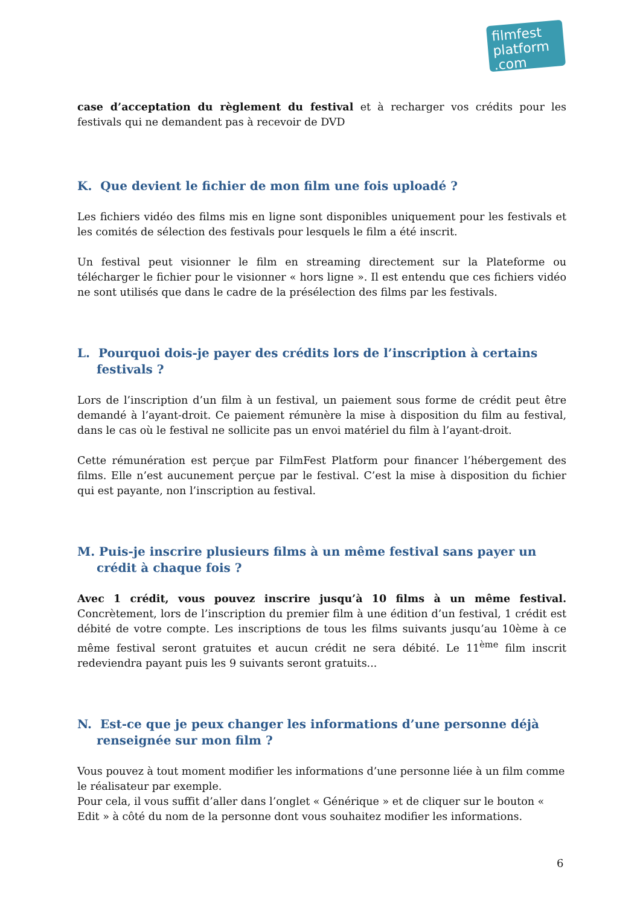filmfest
platform .com
case d’acceptation du règlement du festival et à recharger vos crédits pour les festivals qui ne demandent pas à recevoir de DVD
K. Que devient le fichier de mon film une fois uploadé ?
Les fichiers vidéo des films mis en ligne sont disponibles uniquement pour les festivals et les comités de sélection des festivals pour lesquels le film a été inscrit.
Un festival peut visionner le film en streaming directement sur la Plateforme ou télécharger le fichier pour le visionner « hors ligne ». Il est entendu que ces fichiers vidéo ne sont utilisés que dans le cadre de la présélection des films par les festivals.
L. Pourquoi dois-je payer des crédits lors de l’inscription à certains festivals ?
Lors de l’inscription d’un film à un festival, un paiement sous forme de crédit peut être demandé à l’ayant-droit. Ce paiement rémunère la mise à disposition du film au festival, dans le cas où le festival ne sollicite pas un envoi matériel du film à l’ayant-droit.
Cette rémunération est perçue par FilmFest Platform pour financer l’hébergement des films. Elle n’est aucunement perçue par le festival. C’est la mise à disposition du fichier qui est payante, non l’inscription au festival.
M. Puis-je inscrire plusieurs films à un même festival sans payer un crédit à chaque fois ?
Avec 1 crédit, vous pouvez inscrire jusqu’à 10 films à un même festival. Concrètement, lors de l’inscription du premier film à une édition d’un festival, 1 crédit est débité de votre compte. Les inscriptions de tous les films suivants jusqu’au 10ème à ce même festival seront gratuites et aucun crédit ne sera débité. Le 11<sup>ème</sup> film inscrit redeviendra payant puis les 9 suivants seront gratuits...
N. Est-ce que je peux changer les informations d’une personne déjà renseignée sur mon film ?
Vous pouvez à tout moment modifier les informations d’une personne liée à un film comme le réalisateur par exemple.
Pour cela, il vous suffit d’aller dans l’onglet « Générique » et de cliquer sur le bouton « Edit » à côté du nom de la personne dont vous souhaitez modifier les informations.
6